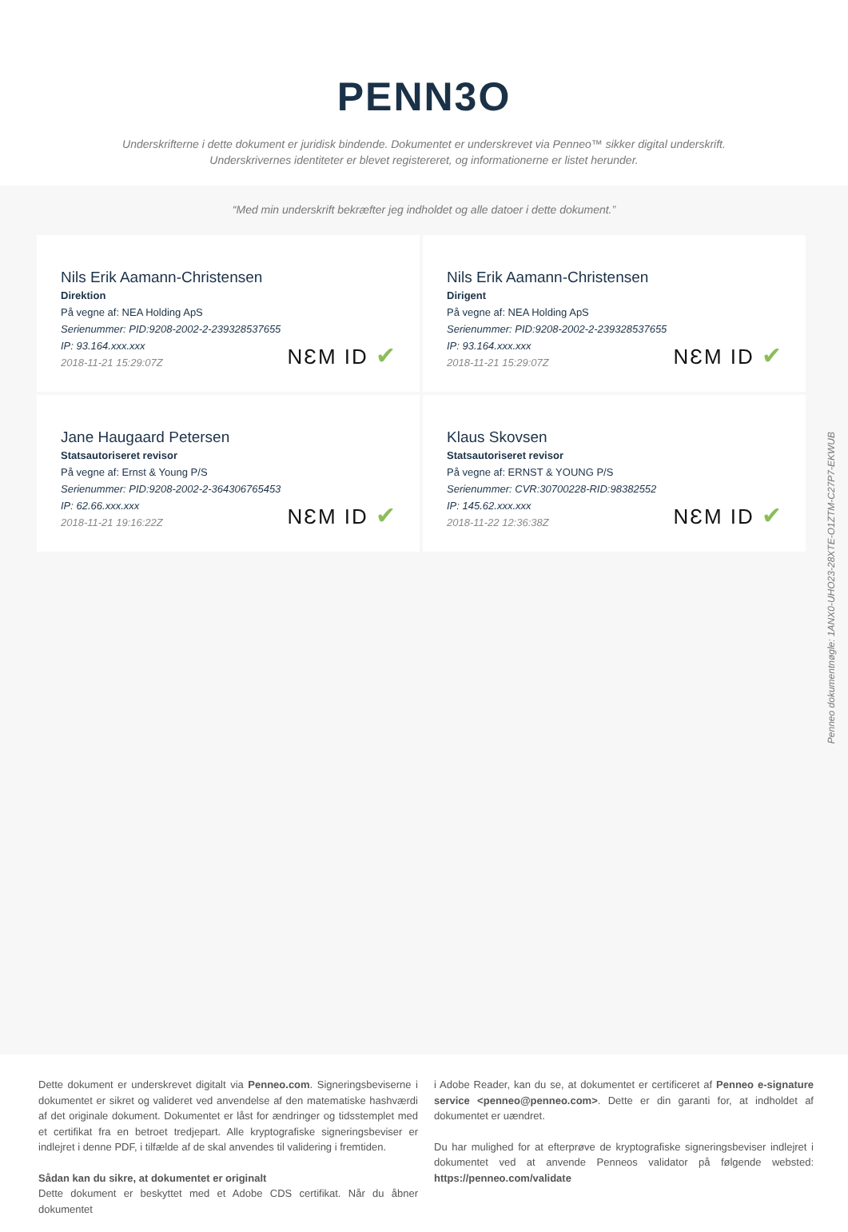PENN3O
Underskrifterne i dette dokument er juridisk bindende. Dokumentet er underskrevet via Penneo™ sikker digital underskrift.
Underskrivernes identiteter er blevet registereret, og informationerne er listet herunder.
“Med min underskrift bekræfter jeg indholdet og alle datoer i dette dokument.”
Nils Erik Aamann-Christensen
Direktion
På vegne af: NEA Holding ApS
Serienummer: PID:9208-2002-2-239328537655
IP: 93.164.xxx.xxx
2018-11-21 15:29:07Z
NƐM ID ✔
Nils Erik Aamann-Christensen
Dirigent
På vegne af: NEA Holding ApS
Serienummer: PID:9208-2002-2-239328537655
IP: 93.164.xxx.xxx
2018-11-21 15:29:07Z
NƐM ID ✔
Jane Haugaard Petersen
Statsautoriseret revisor
På vegne af: Ernst & Young P/S
Serienummer: PID:9208-2002-2-364306765453
IP: 62.66.xxx.xxx
2018-11-21 19:16:22Z
NƐM ID ✔
Klaus Skovsen
Statsautoriseret revisor
På vegne af: ERNST & YOUNG P/S
Serienummer: CVR:30700228-RID:98382552
IP: 145.62.xxx.xxx
2018-11-22 12:36:38Z
NƐM ID ✔
Penneo dokumentnøgle: 1ANX0-UHO23-28XTE-O1ZTM-C27P7-EKWUB
Dette dokument er underskrevet digitalt via Penneo.com. Signeringsbeviserne i dokumentet er sikret og valideret ved anvendelse af den matematiske hashværdi af det originale dokument. Dokumentet er låst for ændringer og tidsstemplet med et certifikat fra en betroet tredjepart. Alle kryptografiske signeringsbeviser er indlejret i denne PDF, i tilfælde af de skal anvendes til validering i fremtiden.
Sådan kan du sikre, at dokumentet er originalt
Dette dokument er beskyttet med et Adobe CDS certifikat. Når du åbner dokumentet
i Adobe Reader, kan du se, at dokumentet er certificeret af Penneo e-signature service <penneo@penneo.com>. Dette er din garanti for, at indholdet af dokumentet er uændret.
Du har mulighed for at efterprøve de kryptografiske signeringsbeviser indlejret i dokumentet ved at anvende Penneos validator på følgende websted: https://penneo.com/validate